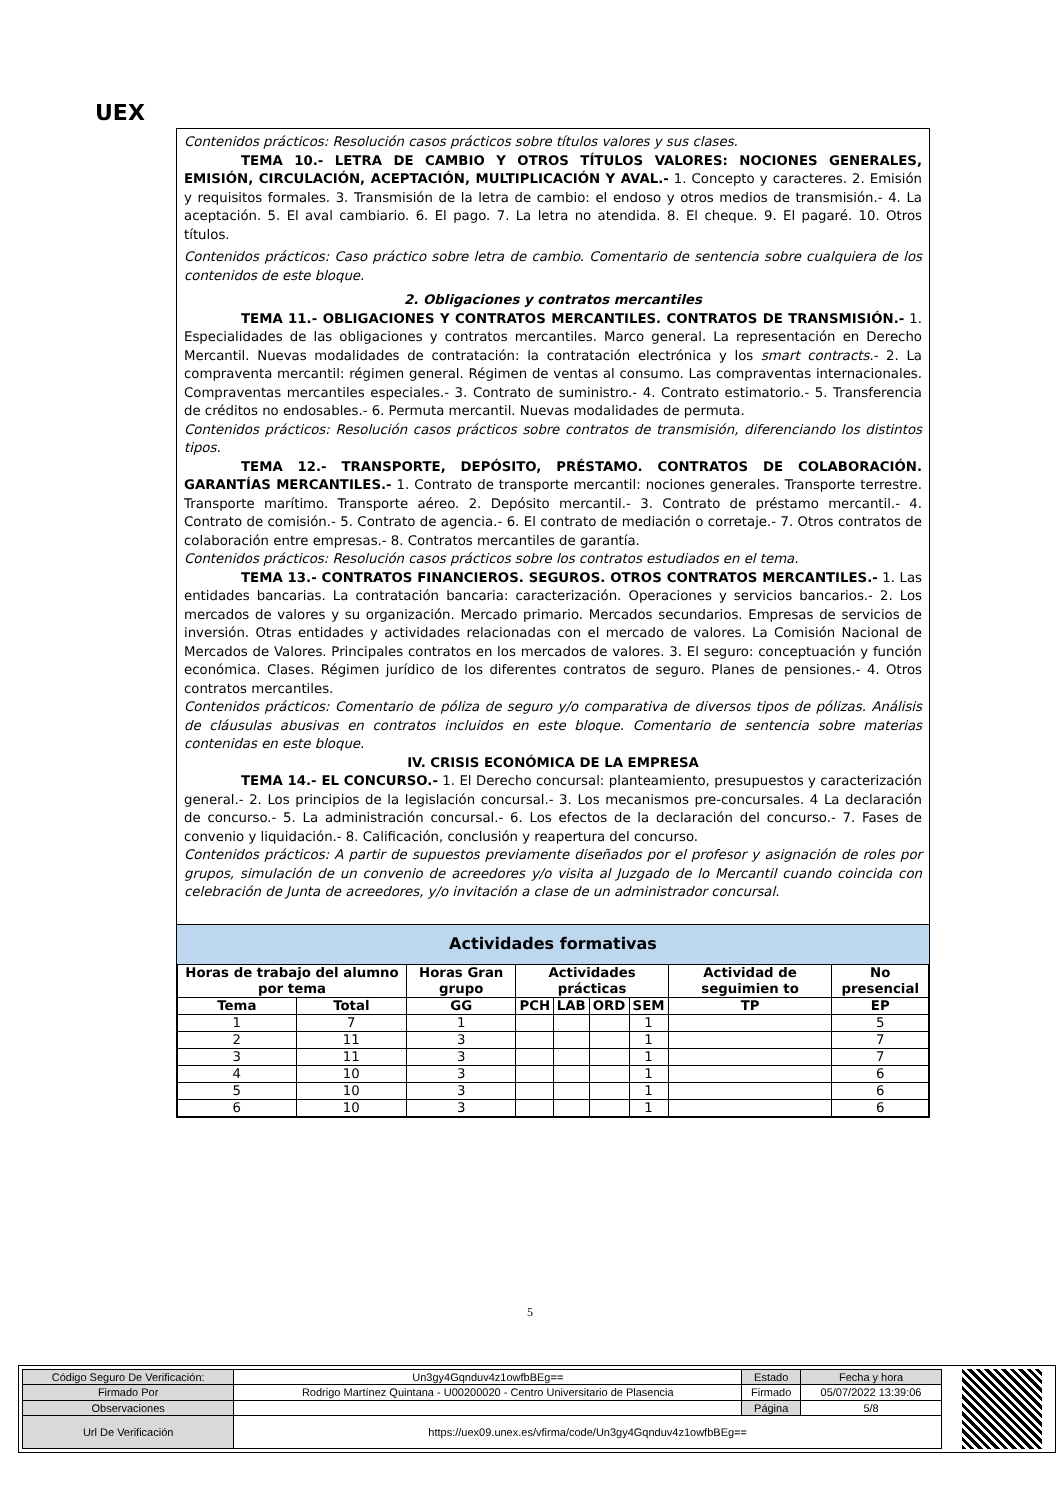UEX
Contenidos prácticos: Resolución casos prácticos sobre títulos valores y sus clases.
TEMA 10.- LETRA DE CAMBIO Y OTROS TÍTULOS VALORES: NOCIONES GENERALES, EMISIÓN, CIRCULACIÓN, ACEPTACIÓN, MULTIPLICACIÓN Y AVAL.- 1. Concepto y caracteres. 2. Emisión y requisitos formales. 3. Transmisión de la letra de cambio: el endoso y otros medios de transmisión.- 4. La aceptación. 5. El aval cambiario. 6. El pago. 7. La letra no atendida. 8. El cheque. 9. El pagaré. 10. Otros títulos.
Contenidos prácticos: Caso práctico sobre letra de cambio. Comentario de sentencia sobre cualquiera de los contenidos de este bloque.
2. Obligaciones y contratos mercantiles
TEMA 11.- OBLIGACIONES Y CONTRATOS MERCANTILES. CONTRATOS DE TRANSMISIÓN.- 1. Especialidades de las obligaciones y contratos mercantiles. Marco general. La representación en Derecho Mercantil. Nuevas modalidades de contratación: la contratación electrónica y los smart contracts.- 2. La compraventa mercantil: régimen general. Régimen de ventas al consumo. Las compraventas internacionales. Compraventas mercantiles especiales.- 3. Contrato de suministro.- 4. Contrato estimatorio.- 5. Transferencia de créditos no endosables.- 6. Permuta mercantil. Nuevas modalidades de permuta.
Contenidos prácticos: Resolución casos prácticos sobre contratos de transmisión, diferenciando los distintos tipos.
TEMA 12.- TRANSPORTE, DEPÓSITO, PRÉSTAMO. CONTRATOS DE COLABORACIÓN. GARANTÍAS MERCANTILES.- 1. Contrato de transporte mercantil: nociones generales. Transporte terrestre. Transporte marítimo. Transporte aéreo. 2. Depósito mercantil.- 3. Contrato de préstamo mercantil.- 4. Contrato de comisión.- 5. Contrato de agencia.- 6. El contrato de mediación o corretaje.- 7. Otros contratos de colaboración entre empresas.- 8. Contratos mercantiles de garantía.
Contenidos prácticos: Resolución casos prácticos sobre los contratos estudiados en el tema.
TEMA 13.- CONTRATOS FINANCIEROS. SEGUROS. OTROS CONTRATOS MERCANTILES.- 1. Las entidades bancarias. La contratación bancaria: caracterización. Operaciones y servicios bancarios.- 2. Los mercados de valores y su organización. Mercado primario. Mercados secundarios. Empresas de servicios de inversión. Otras entidades y actividades relacionadas con el mercado de valores. La Comisión Nacional de Mercados de Valores. Principales contratos en los mercados de valores. 3. El seguro: conceptuación y función económica. Clases. Régimen jurídico de los diferentes contratos de seguro. Planes de pensiones.- 4. Otros contratos mercantiles.
Contenidos prácticos: Comentario de póliza de seguro y/o comparativa de diversos tipos de pólizas. Análisis de cláusulas abusivas en contratos incluidos en este bloque. Comentario de sentencia sobre materias contenidas en este bloque.
IV. CRISIS ECONÓMICA DE LA EMPRESA
TEMA 14.- EL CONCURSO.- 1. El Derecho concursal: planteamiento, presupuestos y caracterización general.- 2. Los principios de la legislación concursal.- 3. Los mecanismos pre-concursales. 4 La declaración de concurso.- 5. La administración concursal.- 6. Los efectos de la declaración del concurso.- 7. Fases de convenio y liquidación.- 8. Calificación, conclusión y reapertura del concurso.
Contenidos prácticos: A partir de supuestos previamente diseñados por el profesor y asignación de roles por grupos, simulación de un convenio de acreedores y/o visita al Juzgado de lo Mercantil cuando coincida con celebración de Junta de acreedores, y/o invitación a clase de un administrador concursal.
Actividades formativas
| Horas de trabajo del alumno por tema | | Horas Gran grupo | Actividades prácticas | | | | Actividad de seguimien to | No presencial |
| --- | --- | --- | --- | --- | --- | --- | --- | --- |
| Tema | Total | GG | PCH | LAB | ORD | SEM | TP | EP |
| 1 | 7 | 1 | | | | 1 | | 5 |
| 2 | 11 | 3 | | | | 1 | | 7 |
| 3 | 11 | 3 | | | | 1 | | 7 |
| 4 | 10 | 3 | | | | 1 | | 6 |
| 5 | 10 | 3 | | | | 1 | | 6 |
| 6 | 10 | 3 | | | | 1 | | 6 |
5
| Código Seguro De Verificación: | Un3gy4Gqnduv4z1owfbBEg== | Estado | Fecha y hora |
| Firmado Por | Rodrigo Martínez Quintana - U00200020 - Centro Universitario de Plasencia | Firmado | 05/07/2022 13:39:06 |
| Observaciones | | Página | 5/8 |
| Url De Verificación | https://uex09.unex.es/vfirma/code/Un3gy4Gqnduv4z1owfbBEg== | | |